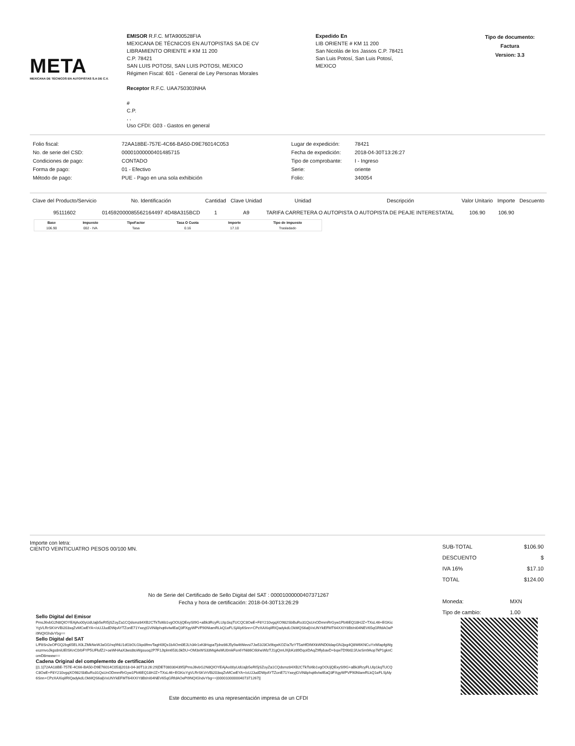META
MEXICANA DE TÉCNICOS EN AUTOPISTAS S.A DE C.V.
EMISOR R.F.C. MTA900528FIA
MEXICANA DE TÉCNICOS EN AUTOPISTAS SA DE CV
LIBRAMIENTO ORIENTE # KM 11 200
C.P. 78421
SAN LUIS POTOSI, SAN LUIS POTOSI, MEXICO
Régimen Fiscal: 601 - General de Ley Personas Morales
Receptor R.F.C. UAA750303NHA
#
C.P.
, ,
Uso CFDI: G03 - Gastos en general
Expedido En
LIB ORIENTE # KM 11 200
San Nicolás de los Jassos C.P. 78421
San Luis Potosí, San Luis Potosí,
MEXICO
Tipo de documento:
Factura
Version: 3.3
| Folio fiscal: | 72AA18BE-757E-4C66-BA50-D9E76014C053 |
| No. de serie del CSD: | 00001000000401485715 |
| Condiciones de pago: | CONTADO |
| Forma de pago: | 01 - Efectivo |
| Método de pago: | PUE - Pago en una sola exhibición |
| Lugar de expedición: | 78421 |
| Fecha de expedición: | 2018-04-30T13:26:27 |
| Tipo de comprobante: | I - Ingreso |
| Serie: | oriente |
| Folio: | 340054 |
| Clave del Producto/Servicio | No. Identificación | Cantidad | Clave Unidad | Unidad | Descripción | Valor Unitario | Importe | Descuento |
| --- | --- | --- | --- | --- | --- | --- | --- | --- |
| 95111602 | 014592000085562164497 4D48A315BCD | 1 | A9 | TARIFA CARRETERA O AUTOPISTA O AUTOPISTA DE PEAJE INTERESTATAL | | 106.90 | 106.90 | |
| Base | Impuesto | TipoFactor | Tasa O Cuota | Importe | Tipo de impuesto |
| --- | --- | --- | --- | --- | --- |
| 106.90 | 002 - IVA | Tasa | 0.16 | 17.10 | Trasladado |
Importe con letra:
CIENTO VEINTICUATRO PESOS 00/100 MN.
| SUB-TOTAL | $106.90 |
| DESCUENTO | $ |
| IVA 16% | $17.10 |
| TOTAL | $124.00 |
| Moneda: | MXN |
| Tipo de cambio: | 1.00 |
No de Serie del Certificado de Sello Digital del SAT : 00001000000407371267
Fecha y hora de certificación: 2018-04-30T13:26:29
Sello Digital del Emisor
PmsJ6vbG2N8QIOYEAjAo00yUdUajb5eRI5jSZoyZa1CQdsmz84XB2CTkTsI6b1vgOOUjQExySI9G+aBk3RcyFLUIp1kqTUCQC8OeE+F8Y210vgqXO982SbBuRo31QsUnODmmRrGyw1PbI6EQ18HJZ+TXsL46+EGKicYgVLRrSKVrVBi203xqZvMCwEYA+/oUJJudDWpAYTZonE71YxeyjGViN8phqt6vIwIEaQ3FXgyWPVF90NIamRLkQ1eFLSjAly6Snn+CPzXAXiqiIRIQadykdLOkMQS6aljVxUNYkEFMT64XXIY8Bt/nI04NEV65qGRfdAOePi9NQIGhdvYbg==
Sello Digital del SAT
L/F8Sn2eOFGQ2bg65ELX0LZMkNeWJaGG/nq9NU1dGbOLGlqx8fmvTagH0lQx1bAOm0EJLh34r1xK8HqpaTjdnz86J5y9a4tWevsi7Jw53J3Ck9bgxKOZ/a7lzYT5aHfDIMXkWND0IdapGNJjxg4Q8W6KNCuYxWIapfgWgeszmvoJkgs8niUEISKnC0rbFYP5UFfufZ2+oeWHAaX3ws8toWgsuoq2P7F1Jtplm653L0kDU+OM3xWS33Mqj4eMU0mkFsn6YNi86C6bheWlzTJ1gQmUXjbKz89DqoIDAqZ9flybavD+bqw7D9btl2J/UeSm9Aop7kP1gknComD8meew==
Cadena Original del complemento de certificación
||1.1|72AA18BE-757E-4C66-BA50-D9E76014C053|2018-04-30T13:26:29|DET080304395|PmsJ6vbG2N8QIOYEAjAo00yUdUajb5eRI5jSZoyZa1CQdsmz84XB2CTkTsI6b1vgOOUjQExySI9G+aBk3RcyFLUIp1kqTUCQC8OeE+F8Y210vgqXO982SbBuRo31QsUnODmmRrGyw1PbI6EQ18HJZ+TXsL46+EGKicYgVLRrSKVrVBi203xqZvMCwEYA+/oUJJudDWpAYTZonE71YxeyjGViN8phqt6vIwIEaQ3FXgyWPVF90NIamRLkQ1eFLSjAly6Snn+CPzXAXiqiIRIQadykdLOkMQS6aljVxUNYkEFMT64XXIY8Bt/nI04NEV65qGRfdAOePi9NQIGhdvYbg==|00001000000407371267||
Este documento es una representación impresa de un CFDI